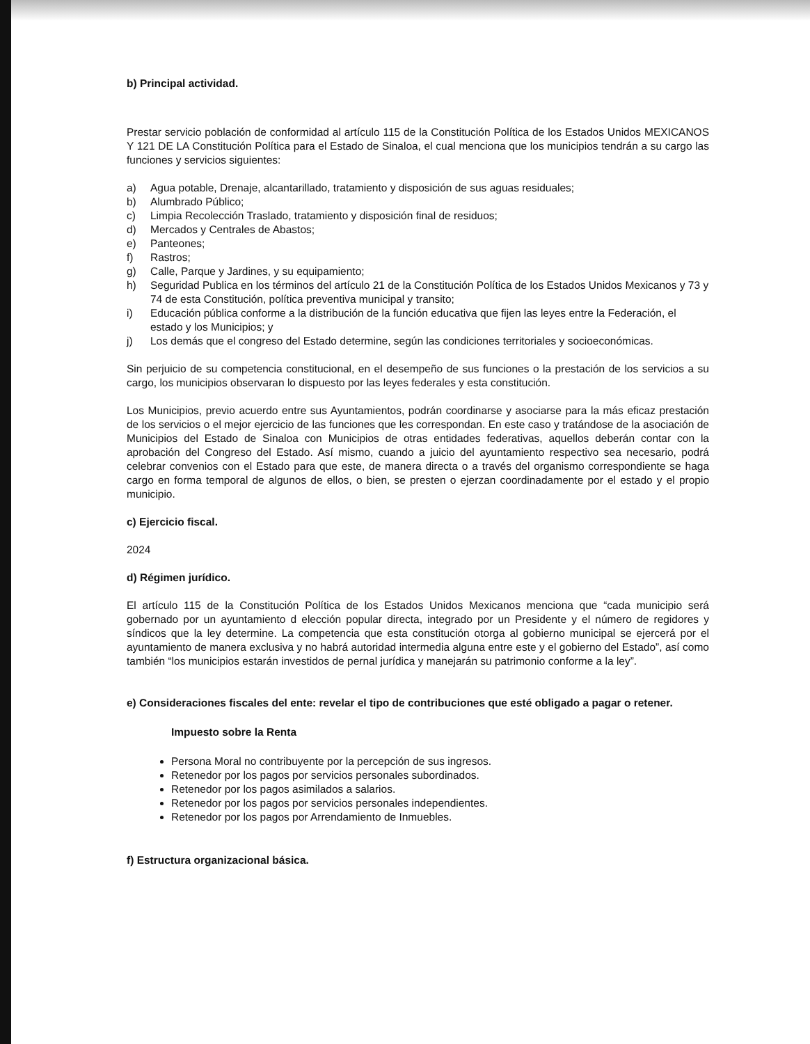b) Principal actividad.
Prestar servicio población de conformidad al artículo 115 de la Constitución Política de los Estados Unidos MEXICANOS Y 121 DE LA Constitución Política para el Estado de Sinaloa, el cual menciona que los municipios tendrán a su cargo las funciones y servicios siguientes:
a) Agua potable, Drenaje, alcantarillado, tratamiento y disposición de sus aguas residuales;
b) Alumbrado Público;
c) Limpia Recolección Traslado, tratamiento y disposición final de residuos;
d) Mercados y Centrales de Abastos;
e) Panteones;
f) Rastros;
g) Calle, Parque y Jardines, y su equipamiento;
h) Seguridad Publica en los términos del artículo 21 de la Constitución Política de los Estados Unidos Mexicanos y 73 y 74 de esta Constitución, política preventiva municipal y transito;
i) Educación pública conforme a la distribución de la función educativa que fijen las leyes entre la Federación, el estado y los Municipios; y
j) Los demás que el congreso del Estado determine, según las condiciones territoriales y socioeconómicas.
Sin perjuicio de su competencia constitucional, en el desempeño de sus funciones o la prestación de los servicios a su cargo, los municipios observaran lo dispuesto por las leyes federales y esta constitución.
Los Municipios, previo acuerdo entre sus Ayuntamientos, podrán coordinarse y asociarse para la más eficaz prestación de los servicios o el mejor ejercicio de las funciones que les correspondan. En este caso y tratándose de la asociación de Municipios del Estado de Sinaloa con Municipios de otras entidades federativas, aquellos deberán contar con la aprobación del Congreso del Estado. Así mismo, cuando a juicio del ayuntamiento respectivo sea necesario, podrá celebrar convenios con el Estado para que este, de manera directa o a través del organismo correspondiente se haga cargo en forma temporal de algunos de ellos, o bien, se presten o ejerzan coordinadamente por el estado y el propio municipio.
c) Ejercicio fiscal.
2024
d) Régimen jurídico.
El artículo 115 de la Constitución Política de los Estados Unidos Mexicanos menciona que “cada municipio será gobernado por un ayuntamiento d elección popular directa, integrado por un Presidente y el número de regidores y síndicos que la ley determine. La competencia que esta constitución otorga al gobierno municipal se ejercerá por el ayuntamiento de manera exclusiva y no habrá autoridad intermedia alguna entre este y el gobierno del Estado”, así como también “los municipios estarán investidos de pernal jurídica y manejarán su patrimonio conforme a la ley”.
e) Consideraciones fiscales del ente: revelar el tipo de contribuciones que esté obligado a pagar o retener.
Impuesto sobre la Renta
Persona Moral no contribuyente por la percepción de sus ingresos.
Retenedor por los pagos por servicios personales subordinados.
Retenedor por los pagos asimilados a salarios.
Retenedor por los pagos por servicios personales independientes.
Retenedor por los pagos por Arrendamiento de Inmuebles.
f) Estructura organizacional básica.